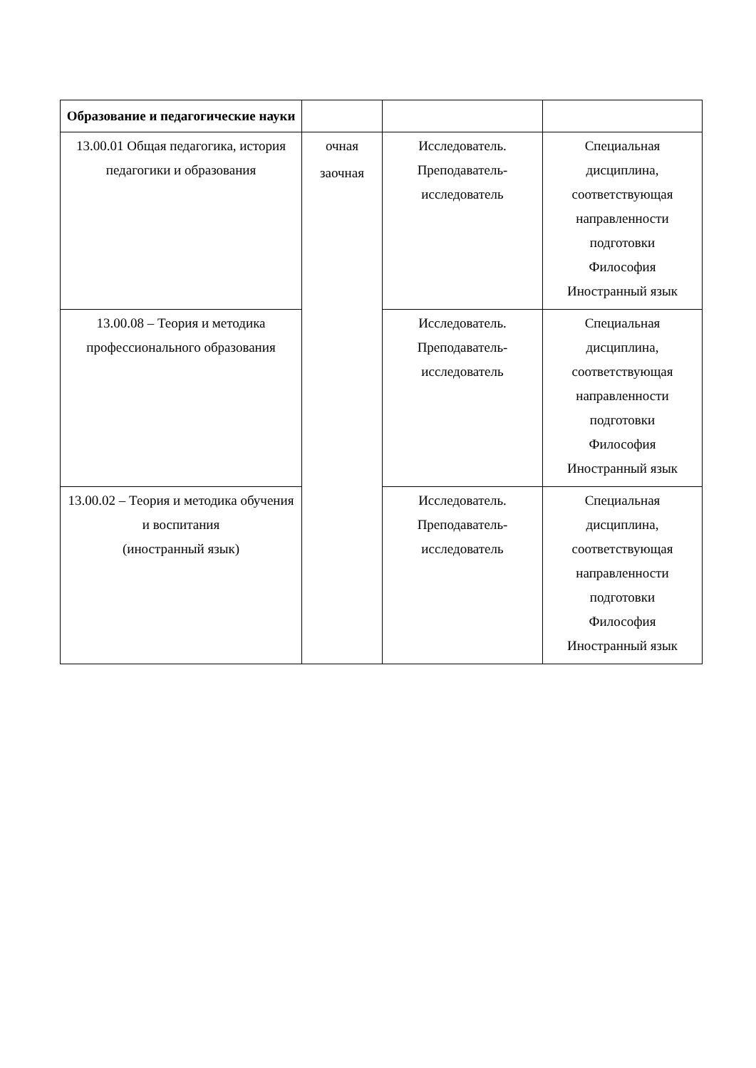| Образование и педагогические науки | | | |
| --- | --- | --- | --- |
| 13.00.01 Общая педагогика, история педагогики и образования | очная заочная | Исследователь. Преподаватель- исследователь | Специальная дисциплина, соответствующая направленности подготовки Философия Иностранный язык |
| 13.00.08 – Теория и методика профессионального образования | | Исследователь. Преподаватель- исследователь | Специальная дисциплина, соответствующая направленности подготовки Философия Иностранный язык |
| 13.00.02 – Теория и методика обучения и воспитания (иностранный язык) | | Исследователь. Преподаватель- исследователь | Специальная дисциплина, соответствующая направленности подготовки Философия Иностранный язык |